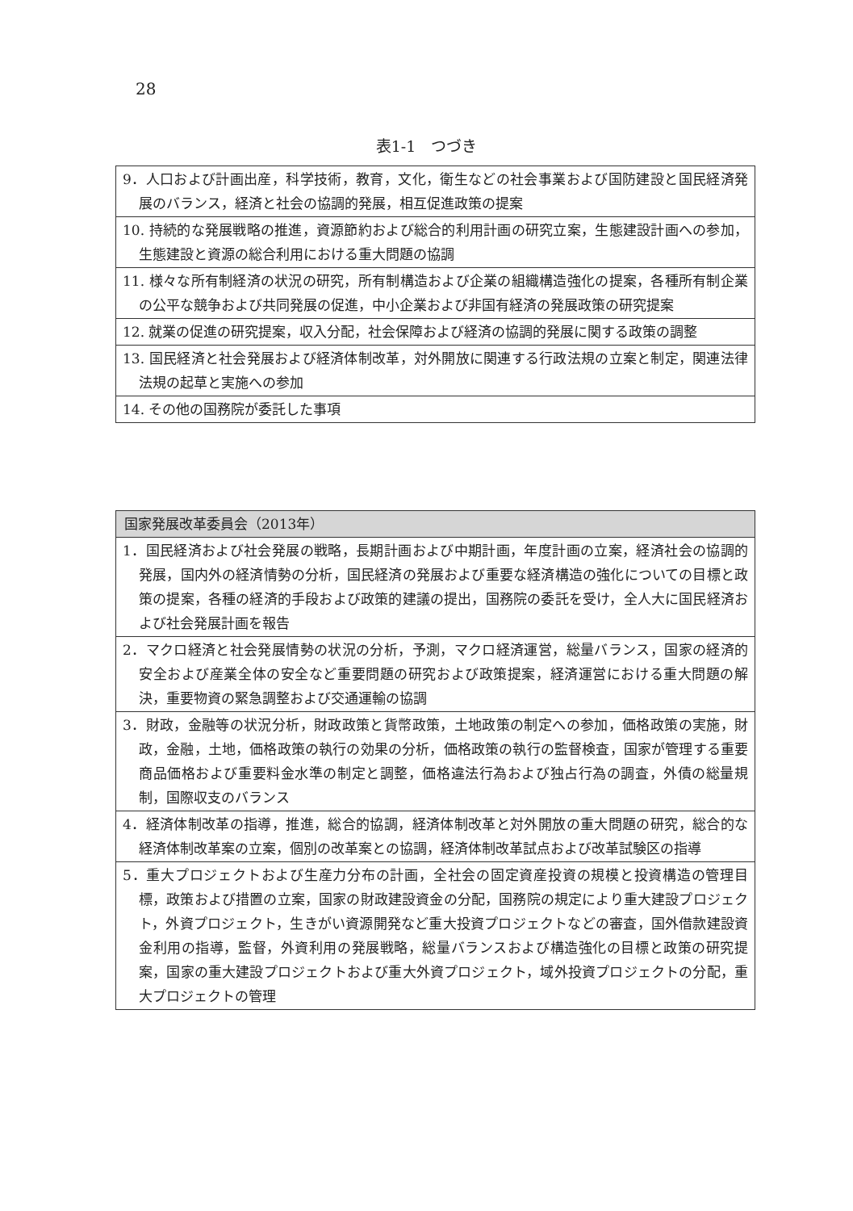28
表1-1　つづき
| 9．人口および計画出産，科学技術，教育，文化，衛生などの社会事業および国防建設と国民経済発展のバランス，経済と社会の協調的発展，相互促進政策の提案 |
| 10. 持続的な発展戦略の推進，資源節約および総合的利用計画の研究立案，生態建設計画への参加，生態建設と資源の総合利用における重大問題の協調 |
| 11. 様々な所有制経済の状況の研究，所有制構造および企業の組織構造強化の提案，各種所有制企業の公平な競争および共同発展の促進，中小企業および非国有経済の発展政策の研究提案 |
| 12. 就業の促進の研究提案，収入分配，社会保障および経済の協調的発展に関する政策の調整 |
| 13. 国民経済と社会発展および経済体制改革，対外開放に関連する行政法規の立案と制定，関連法律法規の起草と実施への参加 |
| 14. その他の国務院が委託した事項 |
| 国家発展改革委員会（2013年） |
| --- |
| 1．国民経済および社会発展の戦略，長期計画および中期計画，年度計画の立案，経済社会の協調的発展，国内外の経済情勢の分析，国民経済の発展および重要な経済構造の強化についての目標と政策の提案，各種の経済的手段および政策的建議の提出，国務院の委託を受け，全人大に国民経済および社会発展計画を報告 |
| 2．マクロ経済と社会発展情勢の状況の分析，予測，マクロ経済運営，総量バランス，国家の経済的安全および産業全体の安全など重要問題の研究および政策提案，経済運営における重大問題の解決，重要物資の緊急調整および交通運輸の協調 |
| 3．財政，金融等の状況分析，財政政策と貨幣政策，土地政策の制定への参加，価格政策の実施，財政，金融，土地，価格政策の執行の効果の分析，価格政策の執行の監督検査，国家が管理する重要商品価格および重要料金水準の制定と調整，価格違法行為および独占行為の調査，外債の総量規制，国際収支のバランス |
| 4．経済体制改革の指導，推進，総合的協調，経済体制改革と対外開放の重大問題の研究，総合的な経済体制改革案の立案，個別の改革案との協調，経済体制改革試点および改革試験区の指導 |
| 5．重大プロジェクトおよび生産力分布の計画，全社会の固定資産投資の規模と投資構造の管理目標，政策および措置の立案，国家の財政建設資金の分配，国務院の規定により重大建設プロジェクト，外資プロジェクト，生きがい資源開発など重大投資プロジェクトなどの審査，国外借款建設資金利用の指導，監督，外資利用の発展戦略，総量バランスおよび構造強化の目標と政策の研究提案，国家の重大建設プロジェクトおよび重大外資プロジェクト，域外投資プロジェクトの分配，重大プロジェクトの管理 |